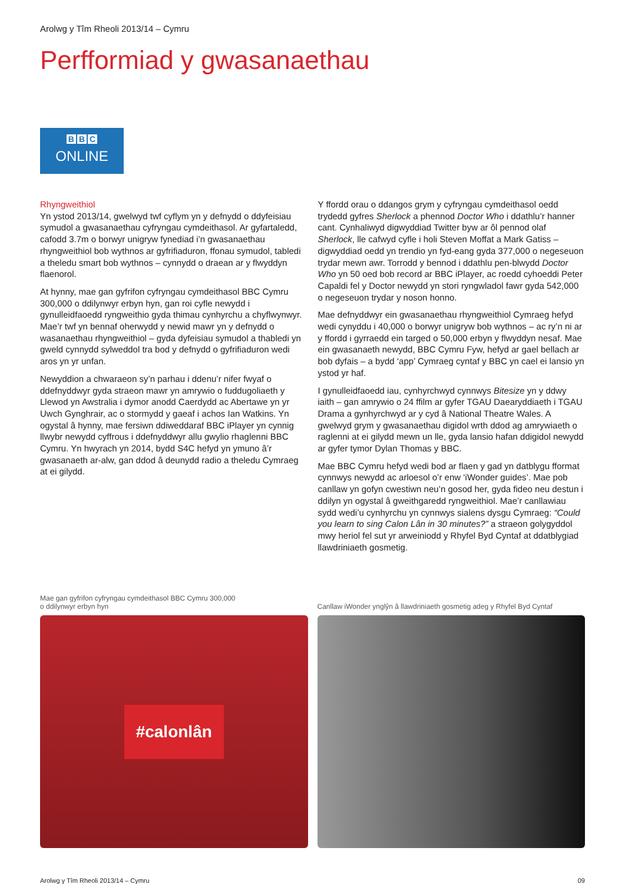Arolwg y Tîm Rheoli 2013/14 – Cymru
Perfformiad y gwasanaethau
B B C
ONLINE
Rhyngweithiol
Yn ystod 2013/14, gwelwyd twf cyflym yn y defnydd o ddyfeisiau symudol a gwasanaethau cyfryngau cymdeithasol. Ar gyfartaledd, cafodd 3.7m o borwyr unigryw fynediad i’n gwasanaethau rhyngweithiol bob wythnos ar gyfrifiaduron, ffonau symudol, tabledi a theledu smart bob wythnos – cynnydd o draean ar y flwyddyn flaenorol.
At hynny, mae gan gyfrifon cyfryngau cymdeithasol BBC Cymru 300,000 o ddilynwyr erbyn hyn, gan roi cyfle newydd i gynulleidfaoedd ryngweithio gyda thimau cynhyrchu a chyflwynwyr. Mae’r twf yn bennaf oherwydd y newid mawr yn y defnydd o wasanaethau rhyngweithiol – gyda dyfeisiau symudol a thabledi yn gweld cynnydd sylweddol tra bod y defnydd o gyfrifiaduron wedi aros yn yr unfan.
Newyddion a chwaraeon sy’n parhau i ddenu’r nifer fwyaf o ddefnyddwyr gyda straeon mawr yn amrywio o fuddugoliaeth y Llewod yn Awstralia i dymor anodd Caerdydd ac Abertawe yn yr Uwch Gynghrair, ac o stormydd y gaeaf i achos Ian Watkins. Yn ogystal â hynny, mae fersiwn ddiweddaraf BBC iPlayer yn cynnig llwybr newydd cyffrous i ddefnyddwyr allu gwylio rhaglenni BBC Cymru. Yn hwyrach yn 2014, bydd S4C hefyd yn ymuno â’r gwasanaeth ar-alw, gan ddod â deunydd radio a theledu Cymraeg at ei gilydd.
Y ffordd orau o ddangos grym y cyfryngau cymdeithasol oedd trydedd gyfres Sherlock a phennod Doctor Who i ddathlu’r hanner cant. Cynhaliwyd digwyddiad Twitter byw ar ôl pennod olaf Sherlock, lle cafwyd cyfle i holi Steven Moffat a Mark Gatiss – digwyddiad oedd yn trendio yn fyd-eang gyda 377,000 o negeseuon trydar mewn awr. Torrodd y bennod i ddathlu pen-blwydd Doctor Who yn 50 oed bob record ar BBC iPlayer, ac roedd cyhoeddi Peter Capaldi fel y Doctor newydd yn stori ryngwladol fawr gyda 542,000 o negeseuon trydar y noson honno.
Mae defnyddwyr ein gwasanaethau rhyngweithiol Cymraeg hefyd wedi cynyddu i 40,000 o borwyr unigryw bob wythnos – ac ry’n ni ar y ffordd i gyrraedd ein targed o 50,000 erbyn y flwyddyn nesaf. Mae ein gwasanaeth newydd, BBC Cymru Fyw, hefyd ar gael bellach ar bob dyfais – a bydd ‘app’ Cymraeg cyntaf y BBC yn cael ei lansio yn ystod yr haf.
I gynulleidfaoedd iau, cynhyrchwyd cynnwys Bitesize yn y ddwy iaith – gan amrywio o 24 ffilm ar gyfer TGAU Daearyddiaeth i TGAU Drama a gynhyrchwyd ar y cyd â National Theatre Wales. A gwelwyd grym y gwasanaethau digidol wrth ddod ag amrywiaeth o raglenni at ei gilydd mewn un lle, gyda lansio hafan ddigidol newydd ar gyfer tymor Dylan Thomas y BBC.
Mae BBC Cymru hefyd wedi bod ar flaen y gad yn datblygu fformat cynnwys newydd ac arloesol o’r enw ‘iWonder guides’. Mae pob canllaw yn gofyn cwestiwn neu’n gosod her, gyda fideo neu destun i ddilyn yn ogystal â gweithgaredd ryngweithiol. Mae’r canllawiau sydd wedi’u cynhyrchu yn cynnwys sialens dysgu Cymraeg: “Could you learn to sing Calon Lân in 30 minutes?” a straeon golygyddol mwy heriol fel sut yr arweiniodd y Rhyfel Byd Cyntaf at ddatblygiad llawdriniaeth gosmetig.
Mae gan gyfrifon cyfryngau cymdeithasol BBC Cymru 300,000
o ddilynwyr erbyn hyn
#calonlân
Canllaw iWonder ynglŷn â llawdriniaeth gosmetig adeg y Rhyfel Byd Cyntaf
Arolwg y Tîm Rheoli 2013/14 – Cymru 09